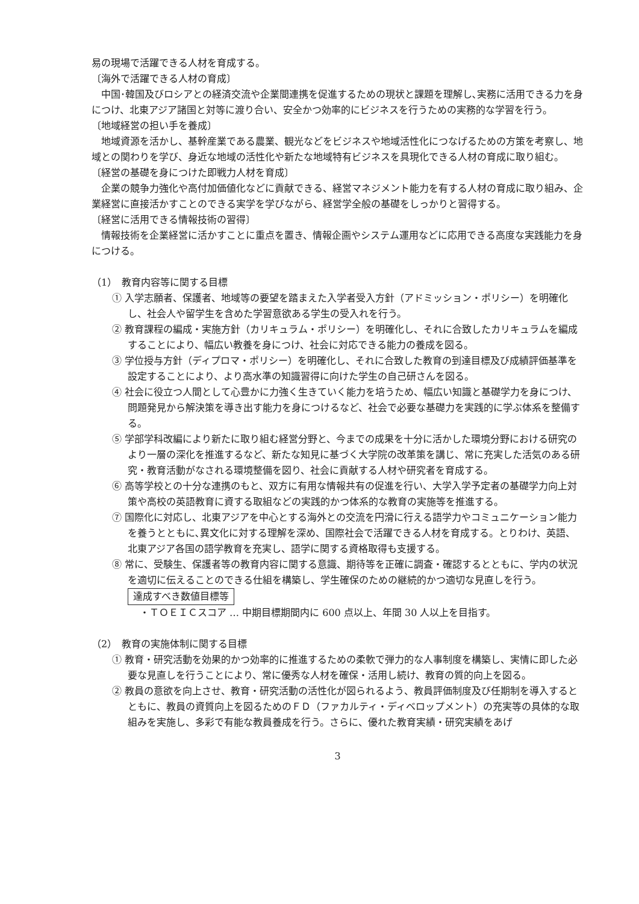易の現場で活躍できる人材を育成する。
〔海外で活躍できる人材の育成〕
中国･韓国及びロシアとの経済交流や企業間連携を促進するための現状と課題を理解し､実務に活用できる力を身につけ、北東アジア諸国と対等に渡り合い、安全かつ効率的にビジネスを行うための実務的な学習を行う。
〔地域経営の担い手を養成〕
地域資源を活かし、基幹産業である農業、観光などをビジネスや地域活性化につなげるための方策を考察し、地域との関わりを学び、身近な地域の活性化や新たな地域特有ビジネスを具現化できる人材の育成に取り組む。
〔経営の基礎を身につけた即戦力人材を育成〕
企業の競争力強化や高付加価値化などに貢献できる、経営マネジメント能力を有する人材の育成に取り組み、企業経営に直接活かすことのできる実学を学びながら、経営学全般の基礎をしっかりと習得する。
〔経営に活用できる情報技術の習得〕
情報技術を企業経営に活かすことに重点を置き、情報企画やシステム運用などに応用できる高度な実践能力を身につける。
（1）　教育内容等に関する目標
① 入学志願者、保護者、地域等の要望を踏まえた入学者受入方針（アドミッション・ポリシー）を明確化し、社会人や留学生を含めた学習意欲ある学生の受入れを行う。
② 教育課程の編成・実施方針（カリキュラム・ポリシー）を明確化し、それに合致したカリキュラムを編成することにより、幅広い教養を身につけ、社会に対応できる能力の養成を図る。
③ 学位授与方針（ディプロマ・ポリシー）を明確化し、それに合致した教育の到達目標及び成績評価基準を設定することにより、より高水準の知識習得に向けた学生の自己研さんを図る。
④ 社会に役立つ人間として心豊かに力強く生きていく能力を培うため、幅広い知識と基礎学力を身につけ、問題発見から解決策を導き出す能力を身につけるなど、社会で必要な基礎力を実践的に学ぶ体系を整備する。
⑤ 学部学科改編により新たに取り組む経営分野と、今までの成果を十分に活かした環境分野における研究のより一層の深化を推進するなど、新たな知見に基づく大学院の改革策を講じ、常に充実した活気のある研究・教育活動がなされる環境整備を図り、社会に貢献する人材や研究者を育成する。
⑥ 高等学校との十分な連携のもと、双方に有用な情報共有の促進を行い、大学入学予定者の基礎学力向上対策や高校の英語教育に資する取組などの実践的かつ体系的な教育の実施等を推進する。
⑦ 国際化に対応し、北東アジアを中心とする海外との交流を円滑に行える語学力やコミュニケーション能力を養うとともに､異文化に対する理解を深め、国際社会で活躍できる人材を育成する。とりわけ、英語、北東アジア各国の語学教育を充実し、語学に関する資格取得も支援する。
⑧ 常に、受験生、保護者等の教育内容に関する意識、期待等を正確に調査・確認するとともに、学内の状況を適切に伝えることのできる仕組を構築し、学生確保のための継続的かつ適切な見直しを行う。
達成すべき数値目標等
・ＴＯＥＩＣスコア … 中期目標期間内に 600 点以上、年間 30 人以上を目指す。
（2）　教育の実施体制に関する目標
① 教育・研究活動を効果的かつ効率的に推進するための柔軟で弾力的な人事制度を構築し、実情に即した必要な見直しを行うことにより、常に優秀な人材を確保・活用し続け、教育の質的向上を図る。
② 教員の意欲を向上させ、教育・研究活動の活性化が図られるよう、教員評価制度及び任期制を導入するとともに、教員の資質向上を図るためのＦＤ（ファカルティ・ディベロップメント）の充実等の具体的な取組みを実施し、多彩で有能な教員養成を行う。さらに、優れた教育実績・研究実績をあげ
3